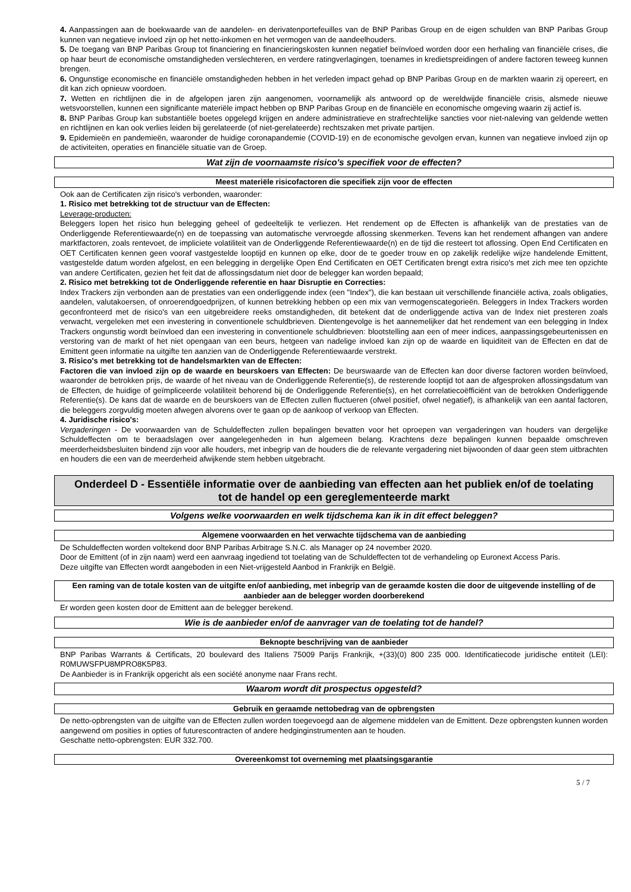4. Aanpassingen aan de boekwaarde van de aandelen- en derivatenportefeuilles van de BNP Paribas Group en de eigen schulden van BNP Paribas Group kunnen van negatieve invloed zijn op het netto-inkomen en het vermogen van de aandeelhouders.
5. De toegang van BNP Paribas Group tot financiering en financieringskosten kunnen negatief beïnvloed worden door een herhaling van financiële crises, die op haar beurt de economische omstandigheden verslechteren, en verdere ratingverlagingen, toenames in kredietspreidingen of andere factoren teweeg kunnen brengen.
6. Ongunstige economische en financiële omstandigheden hebben in het verleden impact gehad op BNP Paribas Group en de markten waarin zij opereert, en dit kan zich opnieuw voordoen.
7. Wetten en richtlijnen die in de afgelopen jaren zijn aangenomen, voornamelijk als antwoord op de wereldwijde financiële crisis, alsmede nieuwe wetsvoorstellen, kunnen een significante materiële impact hebben op BNP Paribas Group en de financiële en economische omgeving waarin zij actief is.
8. BNP Paribas Group kan substantiële boetes opgelegd krijgen en andere administratieve en strafrechtelijke sancties voor niet-naleving van geldende wetten en richtlijnen en kan ook verlies leiden bij gerelateerde (of niet-gerelateerde) rechtszaken met private partijen.
9. Epidemieën en pandemieën, waaronder de huidige coronapandemie (COVID-19) en de economische gevolgen ervan, kunnen van negatieve invloed zijn op de activiteiten, operaties en financiële situatie van de Groep.
Wat zijn de voornaamste risico's specifiek voor de effecten?
Meest materiële risicofactoren die specifiek zijn voor de effecten
Ook aan de Certificaten zijn risico's verbonden, waaronder:
1. Risico met betrekking tot de structuur van de Effecten:
Leverage-producten:
Beleggers lopen het risico hun belegging geheel of gedeeltelijk te verliezen. Het rendement op de Effecten is afhankelijk van de prestaties van de Onderliggende Referentiewaarde(n) en de toepassing van automatische vervroegde aflossing skenmerken. Tevens kan het rendement afhangen van andere marktfactoren, zoals rentevoet, de impliciete volatiliteit van de Onderliggende Referentiewaarde(n) en de tijd die resteert tot aflossing. Open End Certificaten en OET Certificaten kennen geen vooraf vastgestelde looptijd en kunnen op elke, door de te goeder trouw en op zakelijk redelijke wijze handelende Emittent, vastgestelde datum worden afgelost, en een belegging in dergelijke Open End Certificaten en OET Certificaten brengt extra risico's met zich mee ten opzichte van andere Certificaten, gezien het feit dat de aflossingsdatum niet door de belegger kan worden bepaald;
2. Risico met betrekking tot de Onderliggende referentie en haar Disruptie en Correcties:
Index Trackers zijn verbonden aan de prestaties van een onderliggende index (een "Index"), die kan bestaan uit verschillende financiële activa, zoals obligaties, aandelen, valutakoersen, of onroerendgoedprijzen, of kunnen betrekking hebben op een mix van vermogenscategorieën. Beleggers in Index Trackers worden geconfronteerd met de risico's van een uitgebreidere reeks omstandigheden, dit betekent dat de onderliggende activa van de Index niet presteren zoals verwacht, vergeleken met een investering in conventionele schuldbrieven. Dientengevolge is het aannemelijker dat het rendement van een belegging in Index Trackers ongunstig wordt beïnvloed dan een investering in conventionele schuldbrieven: blootstelling aan een of meer indices, aanpassingsgebeurtenissen en verstoring van de markt of het niet opengaan van een beurs, hetgeen van nadelige invloed kan zijn op de waarde en liquiditeit van de Effecten en dat de Emittent geen informatie na uitgifte ten aanzien van de Onderliggende Referentiewaarde verstrekt.
3. Risico's met betrekking tot de handelsmarkten van de Effecten:
Factoren die van invloed zijn op de waarde en beurskoers van Effecten: De beurswaarde van de Effecten kan door diverse factoren worden beïnvloed, waaronder de betrokken prijs, de waarde of het niveau van de Onderliggende Referentie(s), de resterende looptijd tot aan de afgesproken aflossingsdatum van de Effecten, de huidige of geïmpliceerde volatiliteit behorend bij de Onderliggende Referentie(s), en het correlatiecoëfficiënt van de betrokken Onderliggende Referentie(s). De kans dat de waarde en de beurskoers van de Effecten zullen fluctueren (ofwel positief, ofwel negatief), is afhankelijk van een aantal factoren, die beleggers zorgvuldig moeten afwegen alvorens over te gaan op de aankoop of verkoop van Effecten.
4. Juridische risico's:
Vergaderingen - De voorwaarden van de Schuldeffecten zullen bepalingen bevatten voor het oproepen van vergaderingen van houders van dergelijke Schuldeffecten om te beraadslagen over aangelegenheden in hun algemeen belang. Krachtens deze bepalingen kunnen bepaalde omschreven meerderheidsbesluiten bindend zijn voor alle houders, met inbegrip van de houders die de relevante vergadering niet bijwoonden of daar geen stem uitbrachten en houders die een van de meerderheid afwijkende stem hebben uitgebracht.
Onderdeel D - Essentiële informatie over de aanbieding van effecten aan het publiek en/of de toelating tot de handel op een gereglementeerde markt
Volgens welke voorwaarden en welk tijdschema kan ik in dit effect beleggen?
Algemene voorwaarden en het verwachte tijdschema van de aanbieding
De Schuldeffecten worden voltekend door BNP Paribas Arbitrage S.N.C. als Manager op 24 november 2020.
Door de Emittent (of in zijn naam) werd een aanvraag ingediend tot toelating van de Schuldeffecten tot de verhandeling op Euronext Access Paris.
Deze uitgifte van Effecten wordt aangeboden in een Niet-vrijgesteld Aanbod in Frankrijk en België.
Een raming van de totale kosten van de uitgifte en/of aanbieding, met inbegrip van de geraamde kosten die door de uitgevende instelling of de aanbieder aan de belegger worden doorberekend
Er worden geen kosten door de Emittent aan de belegger berekend.
Wie is de aanbieder en/of de aanvrager van de toelating tot de handel?
Beknopte beschrijving van de aanbieder
BNP Paribas Warrants & Certificats, 20 boulevard des Italiens 75009 Parijs Frankrijk, +(33)(0) 800 235 000. Identificatiecode juridische entiteit (LEI): R0MUWSFPU8MPRO8K5P83.
De Aanbieder is in Frankrijk opgericht als een société anonyme naar Frans recht.
Waarom wordt dit prospectus opgesteld?
Gebruik en geraamde nettobedrag van de opbrengsten
De netto-opbrengsten van de uitgifte van de Effecten zullen worden toegevoegd aan de algemene middelen van de Emittent. Deze opbrengsten kunnen worden aangewend om posities in opties of futurescontracten of andere hedginginstrumenten aan te houden.
Geschatte netto-opbrengsten: EUR 332.700.
Overeenkomst tot overneming met plaatsingsgarantie
5 / 7